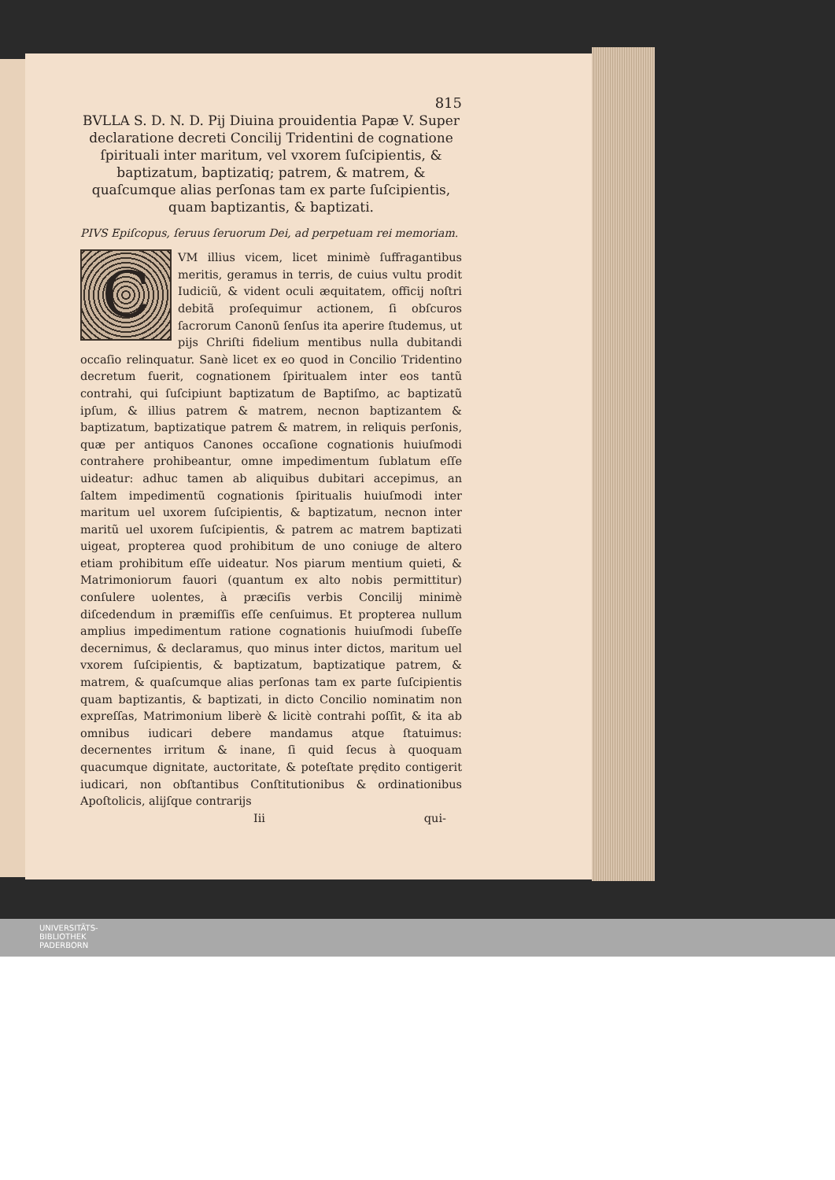815
BVLLA S. D. N. D. Pij Diuina prouidentia Papæ V. Super declaratione decreti Concilij Tridentini de cognatione ſpirituali inter maritum, vel vxorem ſuſcipientis, & baptizatum, baptizatiq; patrem, & matrem, & quaſcumque alias perſonas tam ex parte ſuſcipientis, quam baptizantis, & baptizati.
PIVS Epiſcopus, ſeruus ſeruorum Dei, ad perpetuam rei memoriam.
CVM illius vicem, licet minimè ſuffragantibus meritis, geramus in terris, de cuius vultu prodit Iudiciũ, & vident oculi æquitatem, officij noſtri debitã proſequimur actionem, ſi obſcuros ſacrorum Canonũ ſenſus ita aperire ſtudemus, ut pijs Chriſti fidelium mentibus nulla dubitandi occaſio relinquatur. Sanè licet ex eo quod in Concilio Tridentino decretum fuerit, cognationem ſpiritualem inter eos tantũ contrahi, qui ſuſcipiunt baptizatum de Baptiſmo, ac baptizatũ ipſum, & illius patrem & matrem, necnon baptizantem & baptizatum, baptizatique patrem & matrem, in reliquis perſonis, quæ per antiquos Canones occaſione cognationis huiuſmodi contrahere prohibeantur, omne impedimentum ſublatum eſſe uideatur: adhuc tamen ab aliquibus dubitari accepimus, an ſaltem impedimentũ cognationis ſpiritualis huiuſmodi inter maritum uel uxorem ſuſcipientis, & baptizatum, necnon inter maritũ uel uxorem ſuſcipientis, & patrem ac matrem baptizati uigeat, propterea quod prohibitum de uno coniuge de altero etiam prohibitum eſſe uideatur. Nos piarum mentium quieti, & Matrimoniorum fauori (quantum ex alto nobis permittitur) conſulere uolentes, à præciſis verbis Concilij minimè diſcedendum in præmiſſis eſſe cenſuimus. Et propterea nullum amplius impedimentum ratione cognationis huiuſmodi ſubeſſe decernimus, & declaramus, quo minus inter dictos, maritum uel vxorem ſuſcipientis, & baptizatum, baptizatique patrem, & matrem, & quaſcumque alias perſonas tam ex parte ſuſcipientis quam baptizantis, & baptizati, in dicto Concilio nominatim non expreſſas, Matrimonium liberè & licitè contrahi poſſit, & ita ab omnibus iudicari debere mandamus atque ſtatuimus: decernentes irritum & inane, ſi quid ſecus à quoquam quacumque dignitate, auctoritate, & poteſtate prędito contigerit iudicari, non obſtantibus Conſtitutionibus & ordinationibus Apoſtolicis, alijſque contrarijs
Iii qui-
UNIVERSITÄTS-
BIBLIOTHEK
PADERBORN